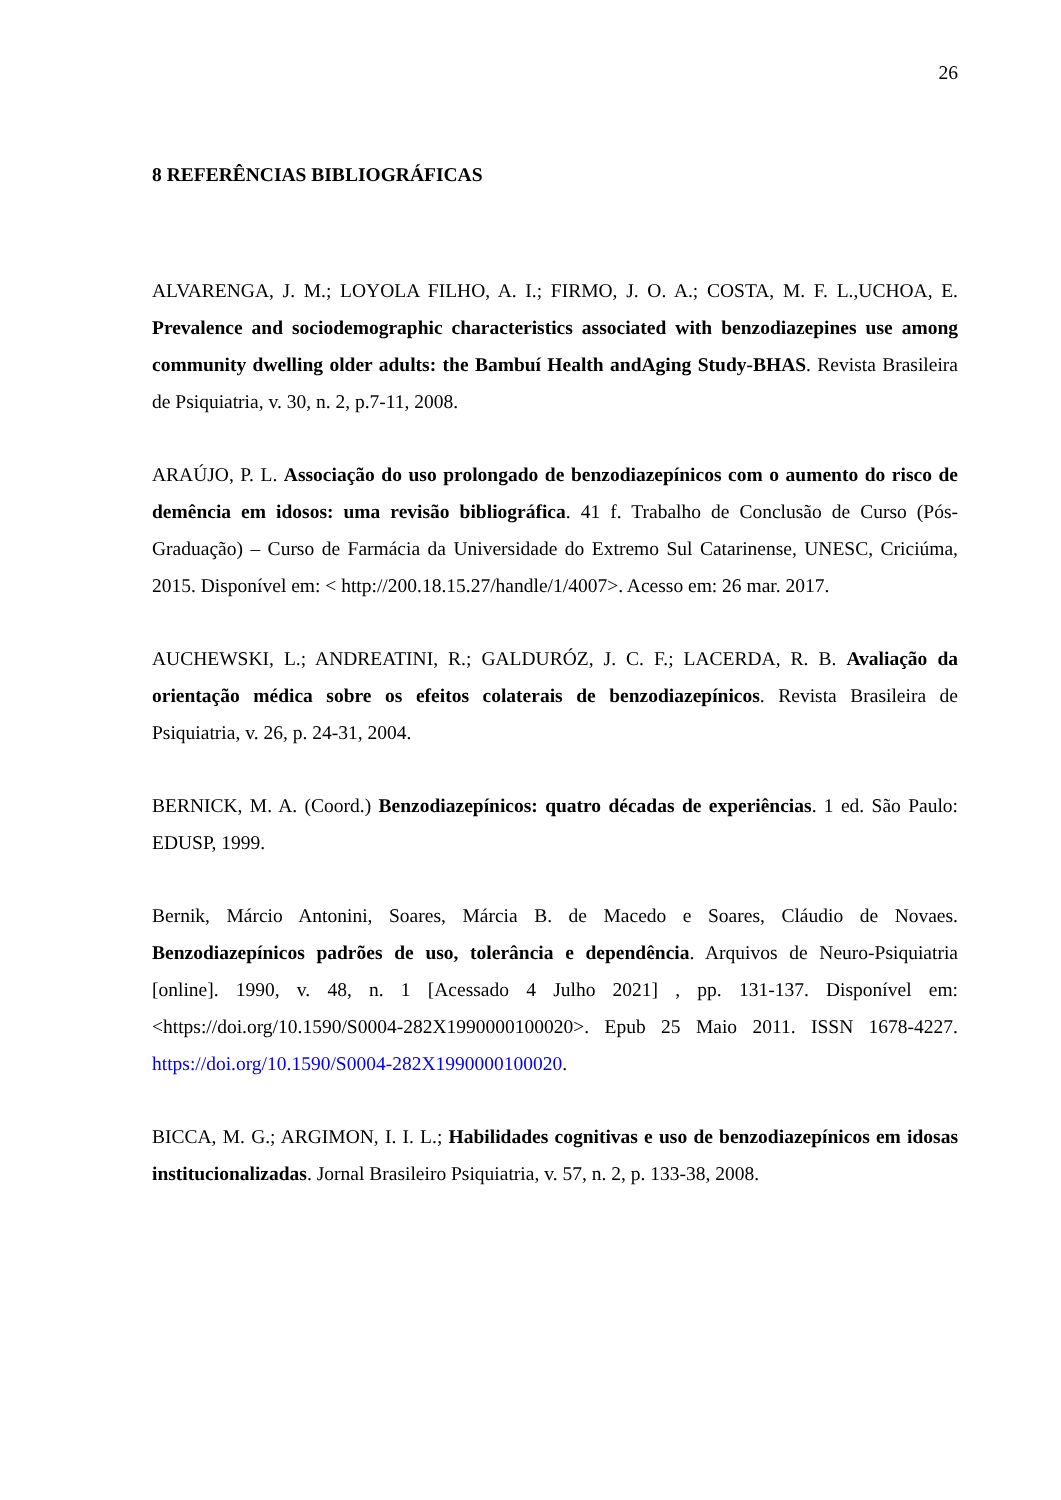26
8 REFERÊNCIAS BIBLIOGRÁFICAS
ALVARENGA, J. M.; LOYOLA FILHO, A. I.; FIRMO, J. O. A.; COSTA, M. F. L.,UCHOA, E. Prevalence and sociodemographic characteristics associated with benzodiazepines use among community dwelling older adults: the Bambuí Health andAging Study-BHAS. Revista Brasileira de Psiquiatria, v. 30, n. 2, p.7-11, 2008.
ARAÚJO, P. L. Associação do uso prolongado de benzodiazepínicos com o aumento do risco de demência em idosos: uma revisão bibliográfica. 41 f. Trabalho de Conclusão de Curso (Pós-Graduação) – Curso de Farmácia da Universidade do Extremo Sul Catarinense, UNESC, Criciúma, 2015. Disponível em: < http://200.18.15.27/handle/1/4007>. Acesso em: 26 mar. 2017.
AUCHEWSKI, L.; ANDREATINI, R.; GALDURÓZ, J. C. F.; LACERDA, R. B. Avaliação da orientação médica sobre os efeitos colaterais de benzodiazepínicos. Revista Brasileira de Psiquiatria, v. 26, p. 24-31, 2004.
BERNICK, M. A. (Coord.) Benzodiazepínicos: quatro décadas de experiências. 1 ed. São Paulo: EDUSP, 1999.
Bernik, Márcio Antonini, Soares, Márcia B. de Macedo e Soares, Cláudio de Novaes. Benzodiazepínicos padrões de uso, tolerância e dependência. Arquivos de Neuro-Psiquiatria [online]. 1990, v. 48, n. 1 [Acessado 4 Julho 2021] , pp. 131-137. Disponível em: <https://doi.org/10.1590/S0004-282X1990000100020>. Epub 25 Maio 2011. ISSN 1678-4227. https://doi.org/10.1590/S0004-282X1990000100020.
BICCA, M. G.; ARGIMON, I. I. L.; Habilidades cognitivas e uso de benzodiazepínicos em idosas institucionalizadas. Jornal Brasileiro Psiquiatria, v. 57, n. 2, p. 133-38, 2008.